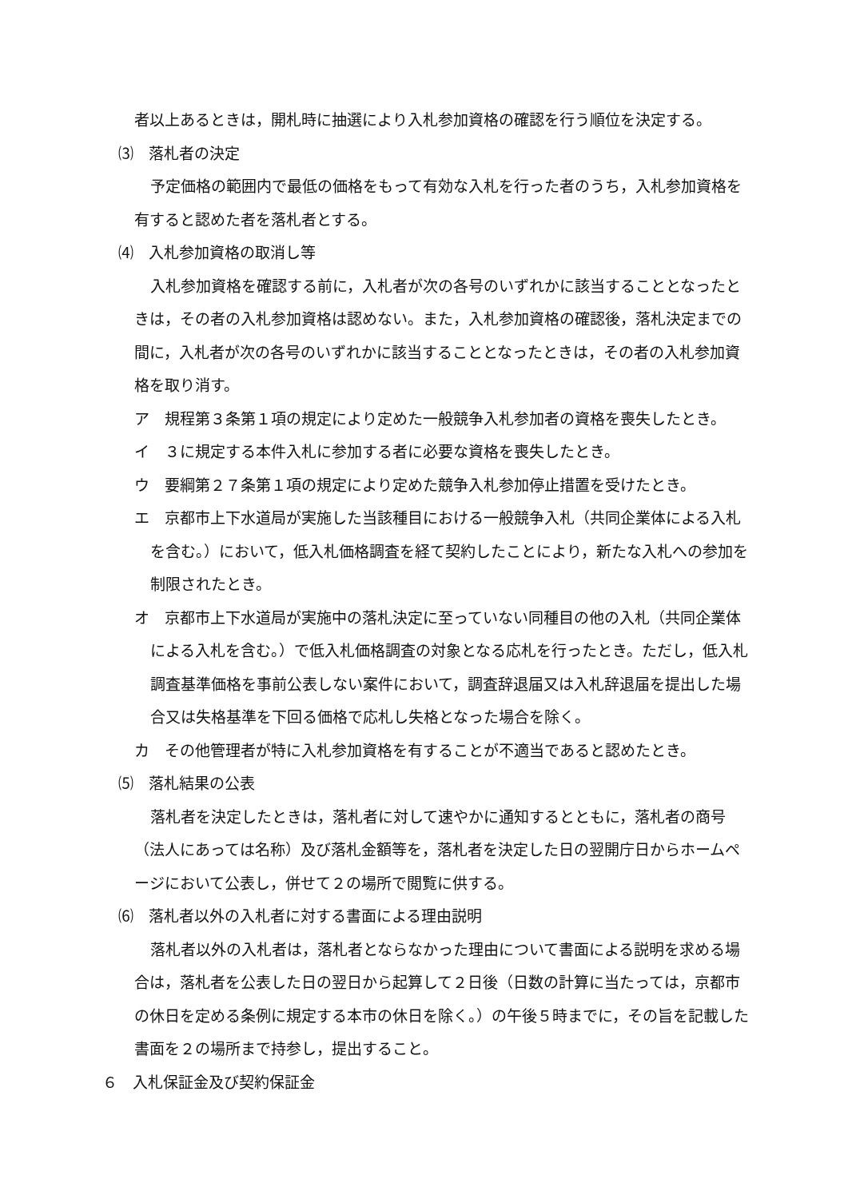者以上あるときは，開札時に抽選により入札参加資格の確認を行う順位を決定する。
⑶　落札者の決定
予定価格の範囲内で最低の価格をもって有効な入札を行った者のうち，入札参加資格を有すると認めた者を落札者とする。
⑷　入札参加資格の取消し等
入札参加資格を確認する前に，入札者が次の各号のいずれかに該当することとなったときは，その者の入札参加資格は認めない。また，入札参加資格の確認後，落札決定までの間に，入札者が次の各号のいずれかに該当することとなったときは，その者の入札参加資格を取り消す。
ア　規程第３条第１項の規定により定めた一般競争入札参加者の資格を喪失したとき。
イ　３に規定する本件入札に参加する者に必要な資格を喪失したとき。
ウ　要綱第２７条第１項の規定により定めた競争入札参加停止措置を受けたとき。
エ　京都市上下水道局が実施した当該種目における一般競争入札（共同企業体による入札を含む。）において，低入札価格調査を経て契約したことにより，新たな入札への参加を制限されたとき。
オ　京都市上下水道局が実施中の落札決定に至っていない同種目の他の入札（共同企業体による入札を含む。）で低入札価格調査の対象となる応札を行ったとき。ただし，低入札調査基準価格を事前公表しない案件において，調査辞退届又は入札辞退届を提出した場合又は失格基準を下回る価格で応札し失格となった場合を除く。
カ　その他管理者が特に入札参加資格を有することが不適当であると認めたとき。
⑸　落札結果の公表
落札者を決定したときは，落札者に対して速やかに通知するとともに，落札者の商号（法人にあっては名称）及び落札金額等を，落札者を決定した日の翌開庁日からホームページにおいて公表し，併せて２の場所で閲覧に供する。
⑹　落札者以外の入札者に対する書面による理由説明
落札者以外の入札者は，落札者とならなかった理由について書面による説明を求める場合は，落札者を公表した日の翌日から起算して２日後（日数の計算に当たっては，京都市の休日を定める条例に規定する本市の休日を除く。）の午後５時までに，その旨を記載した書面を２の場所まで持参し，提出すること。
６　入札保証金及び契約保証金